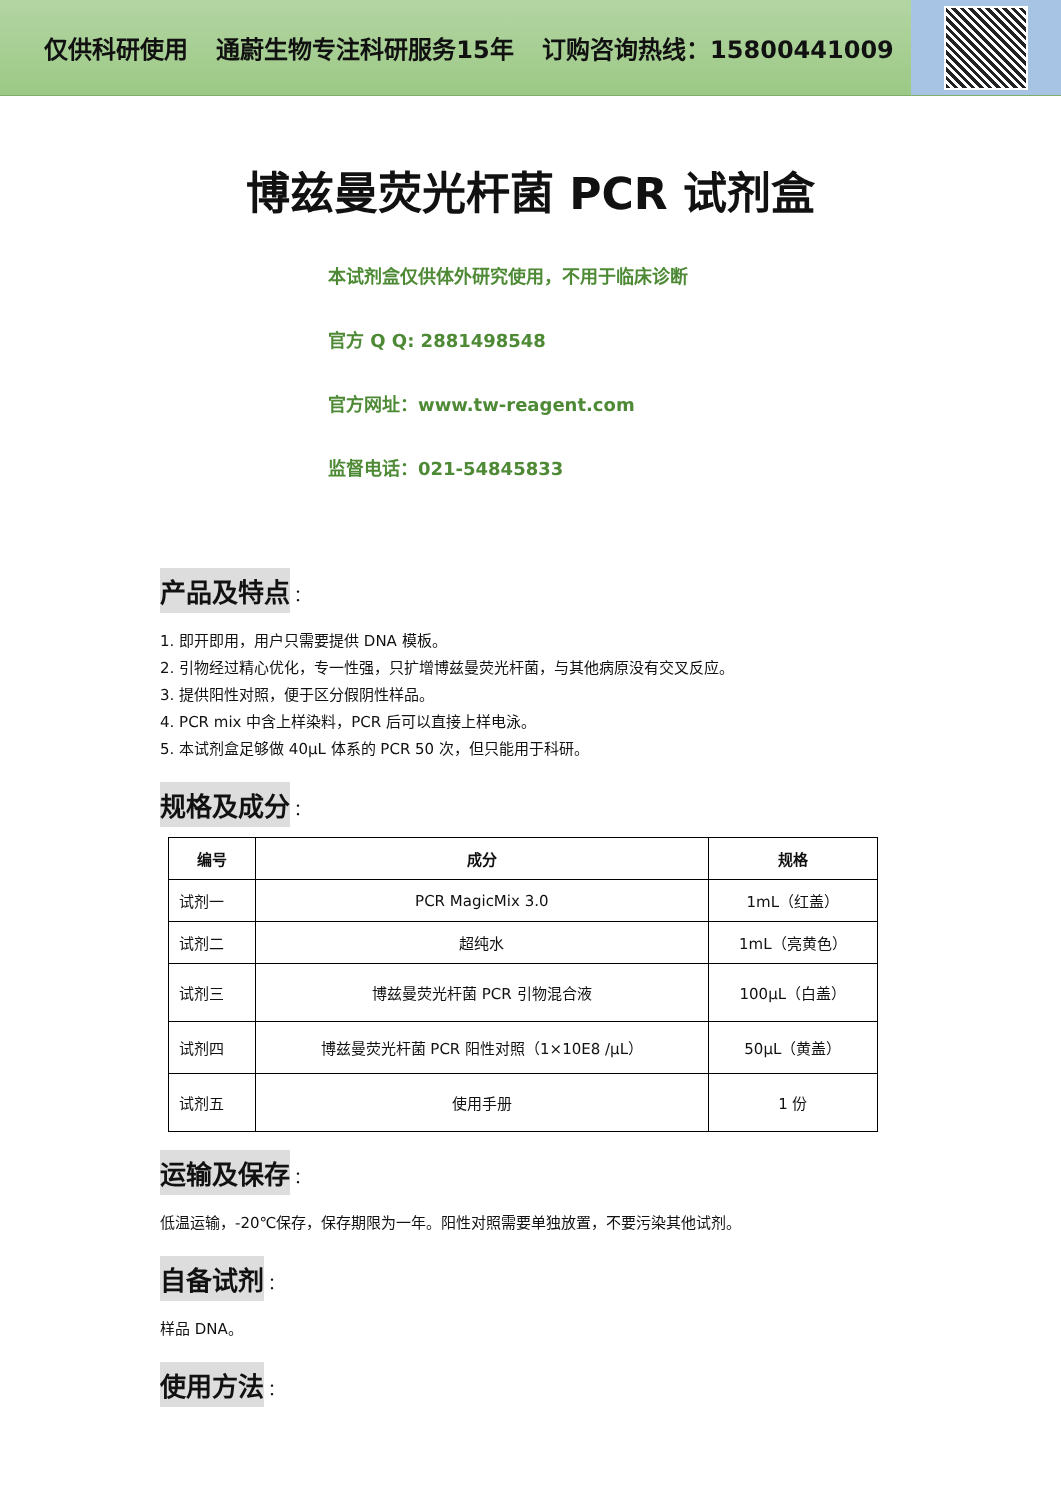仅供科研使用 通蔚生物专注科研服务15年 订购咨询热线：15800441009
博兹曼荧光杆菌 PCR 试剂盒
本试剂盒仅供体外研究使用，不用于临床诊断
官方 Q Q: 2881498548
官方网址：www.tw-reagent.com
监督电话：021-54845833
产品及特点
：
1. 即开即用，用户只需要提供 DNA 模板。
2. 引物经过精心优化，专一性强，只扩增博兹曼荧光杆菌，与其他病原没有交叉反应。
3. 提供阳性对照，便于区分假阴性样品。
4. PCR mix 中含上样染料，PCR 后可以直接上样电泳。
5. 本试剂盒足够做 40μL 体系的 PCR 50 次，但只能用于科研。
规格及成分
：
| 编号 | 成分 | 规格 |
| --- | --- | --- |
| 试剂一 | PCR MagicMix 3.0 | 1mL（红盖） |
| 试剂二 | 超纯水 | 1mL（亮黄色） |
| 试剂三 | 博兹曼荧光杆菌 PCR 引物混合液 | 100μL（白盖） |
| 试剂四 | 博兹曼荧光杆菌 PCR 阳性对照（1×10E8 /μL） | 50μL（黄盖） |
| 试剂五 | 使用手册 | 1 份 |
运输及保存
：
低温运输，-20℃保存，保存期限为一年。阳性对照需要单独放置，不要污染其他试剂。
自备试剂
：
样品 DNA。
使用方法
：